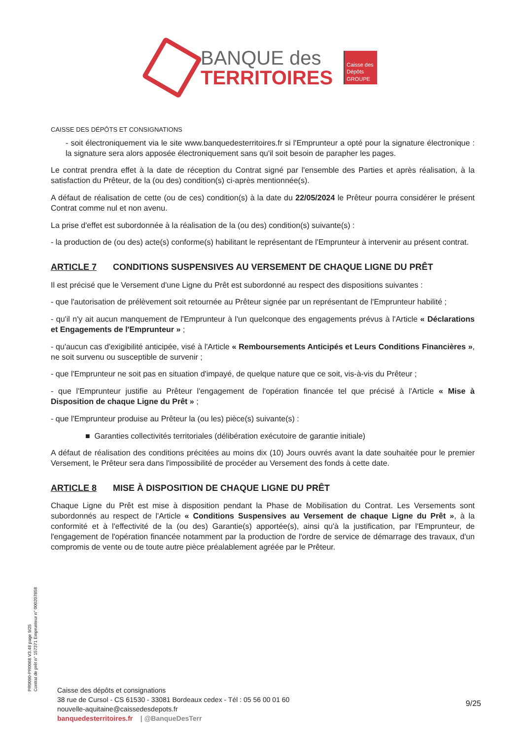BANQUE des
TERRITOIRES
Caisse des Dépôts GROUPE
CAISSE DES DÉPÔTS ET CONSIGNATIONS
- soit électroniquement via le site www.banquedesterritoires.fr si l'Emprunteur a opté pour la signature électronique : la signature sera alors apposée électroniquement sans qu'il soit besoin de parapher les pages.
Le contrat prendra effet à la date de réception du Contrat signé par l'ensemble des Parties et après réalisation, à la satisfaction du Prêteur, de la (ou des) condition(s) ci-après mentionnée(s).
A défaut de réalisation de cette (ou de ces) condition(s) à la date du 22/05/2024 le Prêteur pourra considérer le présent Contrat comme nul et non avenu.
La prise d'effet est subordonnée à la réalisation de la (ou des) condition(s) suivante(s) :
- la production de (ou des) acte(s) conforme(s) habilitant le représentant de l'Emprunteur à intervenir au présent contrat.
ARTICLE 7 CONDITIONS SUSPENSIVES AU VERSEMENT DE CHAQUE LIGNE DU PRÊT
Il est précisé que le Versement d'une Ligne du Prêt est subordonné au respect des dispositions suivantes :
- que l'autorisation de prélèvement soit retournée au Prêteur signée par un représentant de l'Emprunteur habilité ;
- qu'il n'y ait aucun manquement de l'Emprunteur à l'un quelconque des engagements prévus à l'Article « Déclarations et Engagements de l'Emprunteur » ;
- qu'aucun cas d'exigibilité anticipée, visé à l'Article « Remboursements Anticipés et Leurs Conditions Financières », ne soit survenu ou susceptible de survenir ;
- que l'Emprunteur ne soit pas en situation d'impayé, de quelque nature que ce soit, vis-à-vis du Prêteur ;
- que l'Emprunteur justifie au Prêteur l'engagement de l'opération financée tel que précisé à l'Article « Mise à Disposition de chaque Ligne du Prêt » ;
- que l'Emprunteur produise au Prêteur la (ou les) pièce(s) suivante(s) :
■ Garanties collectivités territoriales (délibération exécutoire de garantie initiale)
A défaut de réalisation des conditions précitées au moins dix (10) Jours ouvrés avant la date souhaitée pour le premier Versement, le Prêteur sera dans l'impossibilité de procéder au Versement des fonds à cette date.
ARTICLE 8 MISE À DISPOSITION DE CHAQUE LIGNE DU PRÊT
Chaque Ligne du Prêt est mise à disposition pendant la Phase de Mobilisation du Contrat. Les Versements sont subordonnés au respect de l'Article « Conditions Suspensives au Versement de chaque Ligne du Prêt », à la conformité et à l'effectivité de la (ou des) Garantie(s) apportée(s), ainsi qu'à la justification, par l'Emprunteur, de l'engagement de l'opération financée notamment par la production de l'ordre de service de démarrage des travaux, d'un compromis de vente ou de toute autre pièce préalablement agréée par le Prêteur.
PR0090-PR0068 V3.48 page 9/25
Contrat de prêt n° 157371 Emprunteur n° 000207858
Caisse des dépôts et consignations
38 rue de Cursol - CS 61530 - 33081 Bordeaux cedex - Tél : 05 56 00 01 60
nouvelle-aquitaine@caissedesdepots.fr
banquedesterritoires.fr | @BanqueDesTerr
9/25